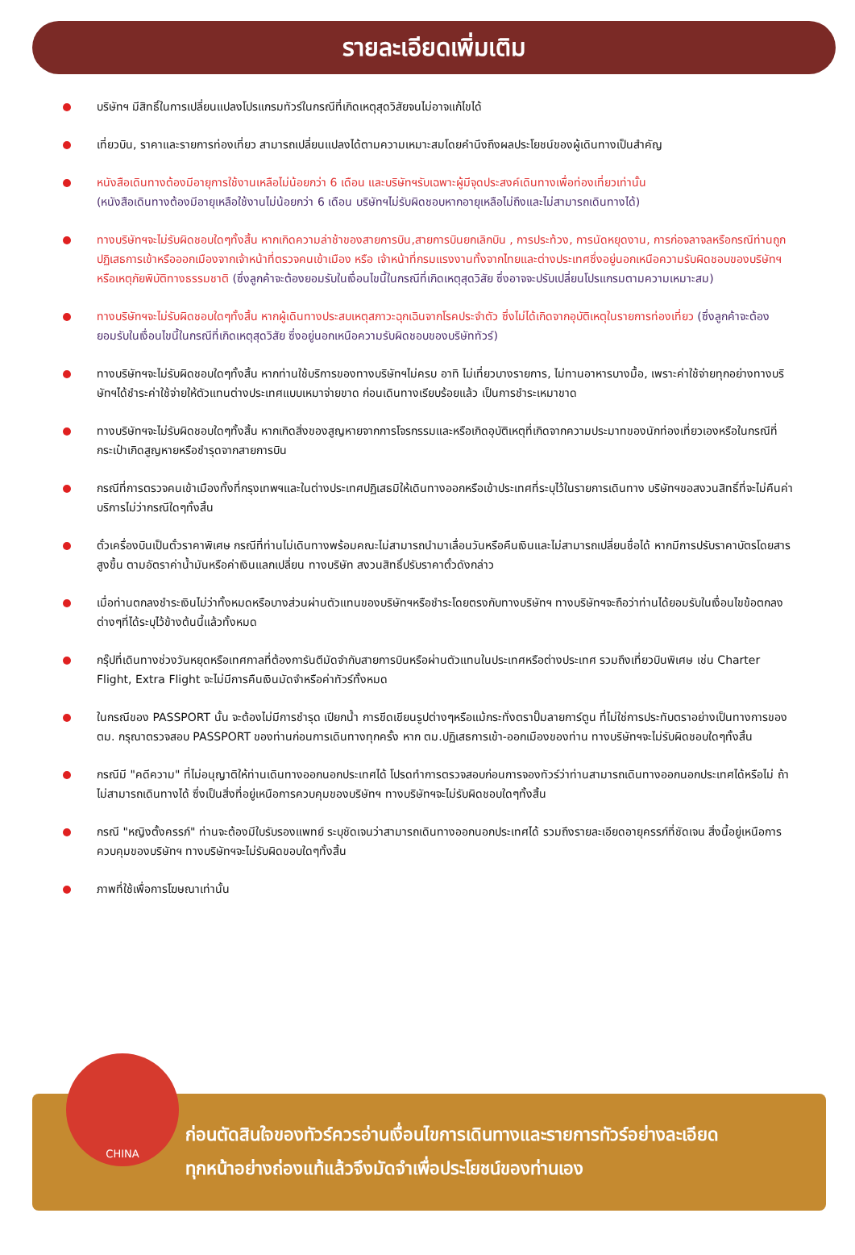รายละเอียดเพิ่มเติม
บริษัทฯ มีสิทธิ์ในการเปลี่ยนแปลงโปรแกรมทัวร์ในกรณีที่เกิดเหตุสุดวิสัยจนไม่อาจแก้ไขได้
เที่ยวบิน, ราคาและรายการท่องเที่ยว สามารถเปลี่ยนแปลงได้ตามความเหมาะสมโดยคำนึงถึงผลประโยชน์ของผู้เดินทางเป็นสำคัญ
หนังสือเดินทางต้องมีอายุการใช้งานเหลือไม่น้อยกว่า 6 เดือน และบริษัทฯรับเฉพาะผู้มีจุดประสงค์เดินทางเพื่อท่องเที่ยวเท่านั้น
(หนังสือเดินทางต้องมีอายุเหลือใช้งานไม่น้อยกว่า 6 เดือน บริษัทฯไม่รับผิดชอบหากอายุเหลือไม่ถึงและไม่สามารถเดินทางได้)
ทางบริษัทฯจะไม่รับผิดชอบใดๆทั้งสิ้น หากเกิดความล่าช้าของสายการบิน,สายการบินยกเลิกบิน , การประท้วง, การนัดหยุดงาน, การก่อจลาจลหรือกรณีท่านถูกปฏิเสธการเข้าหรือออกเมืองจากเจ้าหน้าที่ตรวจคนเข้าเมือง หรือ เจ้าหน้าที่กรมแรงงานทั้งจากไทยและต่างประเทศซึ่งอยู่นอกเหนือความรับผิดชอบของบริษัทฯหรือเหตุภัยพิบัติทางธรรมชาติ (ซึ่งลูกค้าจะต้องยอมรับในเงื่อนไขนี้ในกรณีที่เกิดเหตุสุดวิสัย ซึ่งอาจจะปรับเปลี่ยนโปรแกรมตามความเหมาะสม)
ทางบริษัทฯจะไม่รับผิดชอบใดๆทั้งสิ้น หากผู้เดินทางประสบเหตุสภาวะฉุกเฉินจากโรคประจำตัว ซึ่งไม่ได้เกิดจากอุบัติเหตุในรายการท่องเที่ยว (ซึ่งลูกค้าจะต้องยอมรับในเงื่อนไขนี้ในกรณีที่เกิดเหตุสุดวิสัย ซึ่งอยู่นอกเหนือความรับผิดชอบของบริษัททัวร์)
ทางบริษัทฯจะไม่รับผิดชอบใดๆทั้งสิ้น หากท่านใช้บริการของทางบริษัทฯไม่ครบ อาทิ ไม่เที่ยวบางรายการ, ไม่ทานอาหารบางมื้อ, เพราะค่าใช้จ่ายทุกอย่างทางบริษัทฯได้ชำระค่าใช้จ่ายให้ตัวแทนต่างประเทศแบบเหมาจ่ายขาด ก่อนเดินทางเรียบร้อยแล้ว เป็นการชำระเหมาขาด
ทางบริษัทฯจะไม่รับผิดชอบใดๆทั้งสิ้น หากเกิดสิ่งของสูญหายจากการโจรกรรมและหรือเกิดอุบัติเหตุที่เกิดจากความประมาทของนักท่องเที่ยวเองหรือในกรณีที่กระเป๋าเกิดสูญหายหรือชำรุดจากสายการบิน
กรณีที่การตรวจคนเข้าเมืองทั้งที่กรุงเทพฯและในต่างประเทศปฏิเสธมิให้เดินทางออกหรือเข้าประเทศที่ระบุไว้ในรายการเดินทาง บริษัทฯขอสงวนสิทธิ์ที่จะไม่คืนค่าบริการไม่ว่ากรณีใดๆทั้งสิ้น
ตั๋วเครื่องบินเป็นตั๋วราคาพิเศษ กรณีที่ท่านไม่เดินทางพร้อมคณะไม่สามารถนำมาเลื่อนวันหรือคืนเงินและไม่สามารถเปลี่ยนชื่อได้ หากมีการปรับราคาบัตรโดยสารสูงขึ้น ตามอัตราค่าน้ำมันหรือค่าเงินแลกเปลี่ยน ทางบริษัท สงวนสิทธิ์ปรับราคาตั๋วดังกล่าว
เมื่อท่านตกลงชำระเงินไม่ว่าทั้งหมดหรือบางส่วนผ่านตัวแทนของบริษัทฯหรือชำระโดยตรงกับทางบริษัทฯ ทางบริษัทฯจะถือว่าท่านได้ยอมรับในเงื่อนไขข้อตกลงต่างๆที่ได้ระบุไว้ข้างต้นนี้แล้วทั้งหมด
กรุ๊ปที่เดินทางช่วงวันหยุดหรือเทศกาลที่ต้องการันตีมัดจำกับสายการบินหรือผ่านตัวแทนในประเทศหรือต่างประเทศ รวมถึงเที่ยวบินพิเศษ เช่น Charter Flight, Extra Flight จะไม่มีการคืนเงินมัดจำหรือค่าทัวร์ทั้งหมด
ในกรณีของ PASSPORT นั้น จะต้องไม่มีการชำรุด เปียกน้ำ การขีดเขียนรูปต่างๆหรือแม้กระทั่งตราปั๊มลายการ์ตูน ที่ไม่ใช่การประทับตราอย่างเป็นทางการของตม. กรุณาตรวจสอบ PASSPORT ของท่านก่อนการเดินทางทุกครั้ง หาก ตม.ปฏิเสธการเข้า-ออกเมืองของท่าน ทางบริษัทฯจะไม่รับผิดชอบใดๆทั้งสิ้น
กรณีมี "คดีความ" ที่ไม่อนุญาติให้ท่านเดินทางออกนอกประเทศได้ โปรดทำการตรวจสอบก่อนการจองทัวร์ว่าท่านสามารถเดินทางออกนอกประเทศได้หรือไม่ ถ้าไม่สามารถเดินทางได้ ซึ่งเป็นสิ่งที่อยู่เหนือการควบคุมของบริษัทฯ ทางบริษัทฯจะไม่รับผิดชอบใดๆทั้งสิ้น
กรณี "หญิงตั้งครรภ์" ท่านจะต้องมีใบรับรองแพทย์ ระบุชัดเจนว่าสามารถเดินทางออกนอกประเทศได้ รวมถึงรายละเอียดอายุครรภ์ที่ชัดเจน สิ่งนี้อยู่เหนือการควบคุมของบริษัทฯ ทางบริษัทฯจะไม่รับผิดขอบใดๆทั้งสิ้น
ภาพที่ใช้เพื่อการโฆษณาเท่านั้น
ก่อนตัดสินใจของทัวร์ควรอ่านเงื่อนไขการเดินทางและรายการทัวร์อย่างละเอียด
ทุกหน้าอย่างถ่องแท้แล้วจึงมัดจำเพื่อประโยชน์ของท่านเอง
CHINA